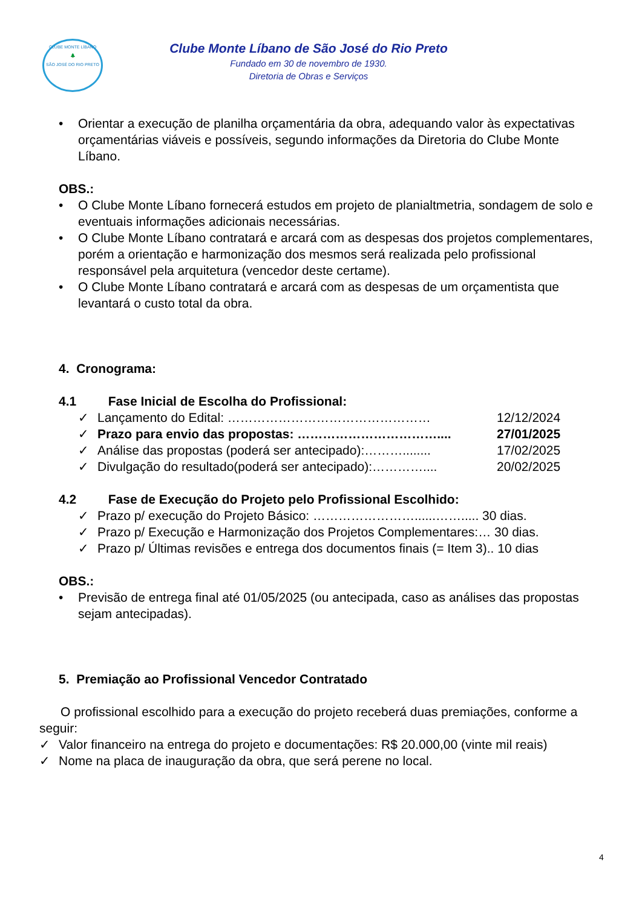CLUBE MONTE LÍBANO
🌲
SÃO JOSÉ DO RIO PRETO
Clube Monte Líbano de São José do Rio Preto
Fundado em 30 de novembro de 1930.
Diretoria de Obras e Serviços
• Orientar a execução de planilha orçamentária da obra, adequando valor às expectativas orçamentárias viáveis e possíveis, segundo informações da Diretoria do Clube Monte Líbano.
OBS.:
• O Clube Monte Líbano fornecerá estudos em projeto de planialtmetria, sondagem de solo e eventuais informações adicionais necessárias.
• O Clube Monte Líbano contratará e arcará com as despesas dos projetos complementares, porém a orientação e harmonização dos mesmos será realizada pelo profissional responsável pela arquitetura (vencedor deste certame).
• O Clube Monte Líbano contratará e arcará com as despesas de um orçamentista que levantará o custo total da obra.
4. Cronograma:
4.1 Fase Inicial de Escolha do Profissional:
✓ Lançamento do Edital: ………………………………………… 12/12/2024
✓ Prazo para envio das propostas: …………………………….... 27/01/2025
✓ Análise das propostas (poderá ser antecipado):………........ 17/02/2025
✓ Divulgação do resultado(poderá ser antecipado):………….... 20/02/2025
4.2 Fase de Execução do Projeto pelo Profissional Escolhido:
✓ Prazo p/ execução do Projeto Básico: ……………………......……..... 30 dias.
✓ Prazo p/ Execução e Harmonização dos Projetos Complementares:… 30 dias.
✓ Prazo p/ Últimas revisões e entrega dos documentos finais (= Item 3).. 10 dias
OBS.:
• Previsão de entrega final até 01/05/2025 (ou antecipada, caso as análises das propostas sejam antecipadas).
5. Premiação ao Profissional Vencedor Contratado
O profissional escolhido para a execução do projeto receberá duas premiações, conforme a seguir:
✓ Valor financeiro na entrega do projeto e documentações: R$ 20.000,00 (vinte mil reais)
✓ Nome na placa de inauguração da obra, que será perene no local.
4